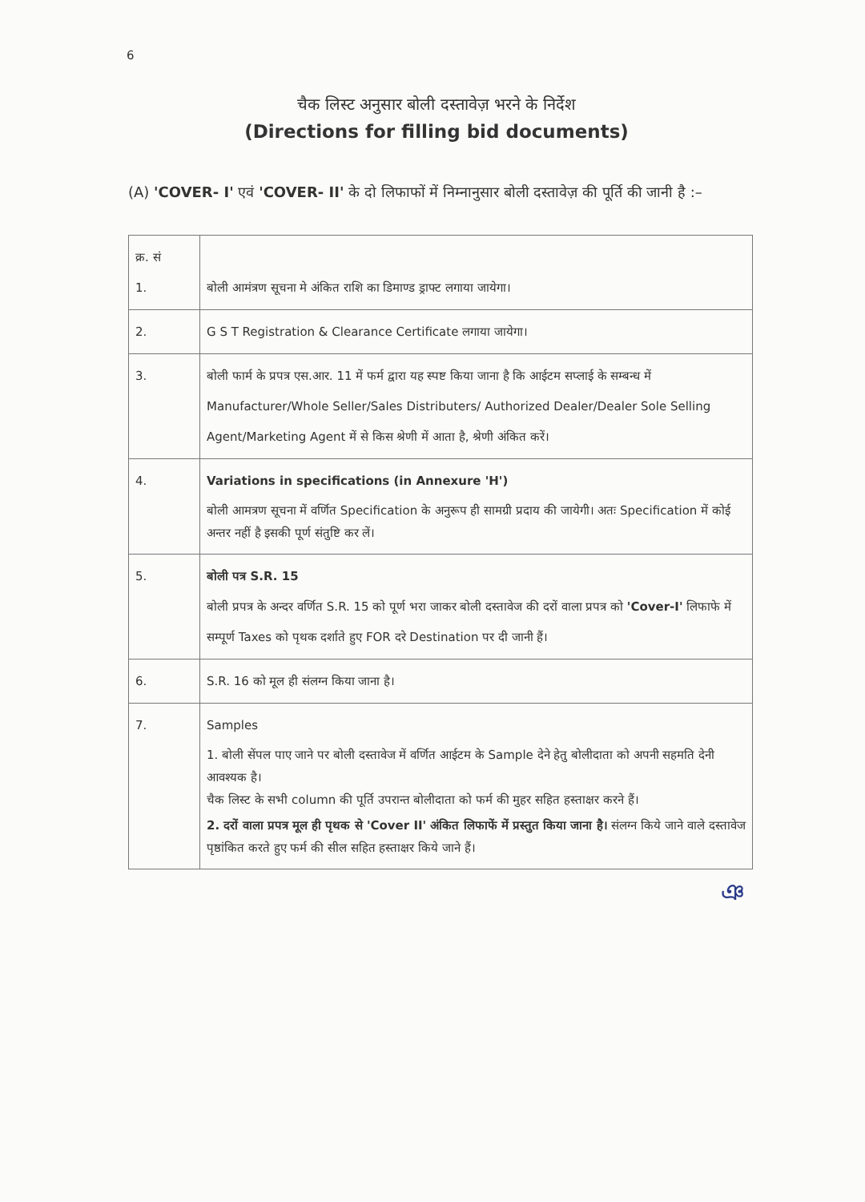6
चैक लिस्ट अनुसार बोली दस्तावेज़ भरने के निर्देश
(Directions for filling bid documents)
(A) 'COVER- I' एवं 'COVER- II' के दो लिफाफों में निम्नानुसार बोली दस्तावेज़ की पूर्ति की जानी है :–
| क्र. सं 1. | बोली आमंत्रण सूचना मे अंकित राशि का डिमाण्ड ड्राफ्ट लगाया जायेगा। |
| 2. | G S T Registration & Clearance Certificate लगाया जायेगा। |
| 3. | बोली फार्म के प्रपत्र एस.आर. 11 में फर्म द्वारा यह स्पष्ट किया जाना है कि आईटम सप्लाई के सम्बन्ध में Manufacturer/Whole Seller/Sales Distributers/ Authorized Dealer/Dealer Sole Selling Agent/Marketing Agent में से किस श्रेणी में आता है, श्रेणी अंकित करें। |
| 4. | Variations in specifications (in Annexure 'H') बोली आमत्रण सूचना में वर्णित Specification के अनुरूप ही सामग्री प्रदाय की जायेगी। अतः Specification में कोई अन्तर नहीं है इसकी पूर्ण संतुष्टि कर लें। |
| 5. | बोली पत्र S.R. 15 बोली प्रपत्र के अन्दर वर्णित S.R. 15 को पूर्ण भरा जाकर बोली दस्तावेज की दरों वाला प्रपत्र को 'Cover-I' लिफाफे में सम्पूर्ण Taxes को पृथक दर्शाते हुए FOR दरे Destination पर दी जानी हैं। |
| 6. | S.R. 16 को मूल ही संलग्न किया जाना है। |
| 7. | Samples 1. बोली सेंपल पाए जाने पर बोली दस्तावेज में वर्णित आईटम के Sample देने हेतु बोलीदाता को अपनी सहमति देनी आवश्यक है। चैक लिस्ट के सभी column की पूर्ति उपरान्त बोलीदाता को फर्म की मुहर सहित हस्ताक्षर करने हैं। 2. दरों वाला प्रपत्र मूल ही पृथक से 'Cover II' अंकित लिफाफें में प्रस्तुत किया जाना है। संलग्न किये जाने वाले दस्तावेज पृष्ठांकित करते हुए फर्म की सील सहित हस्ताक्षर किये जाने हैं। |
ঞ